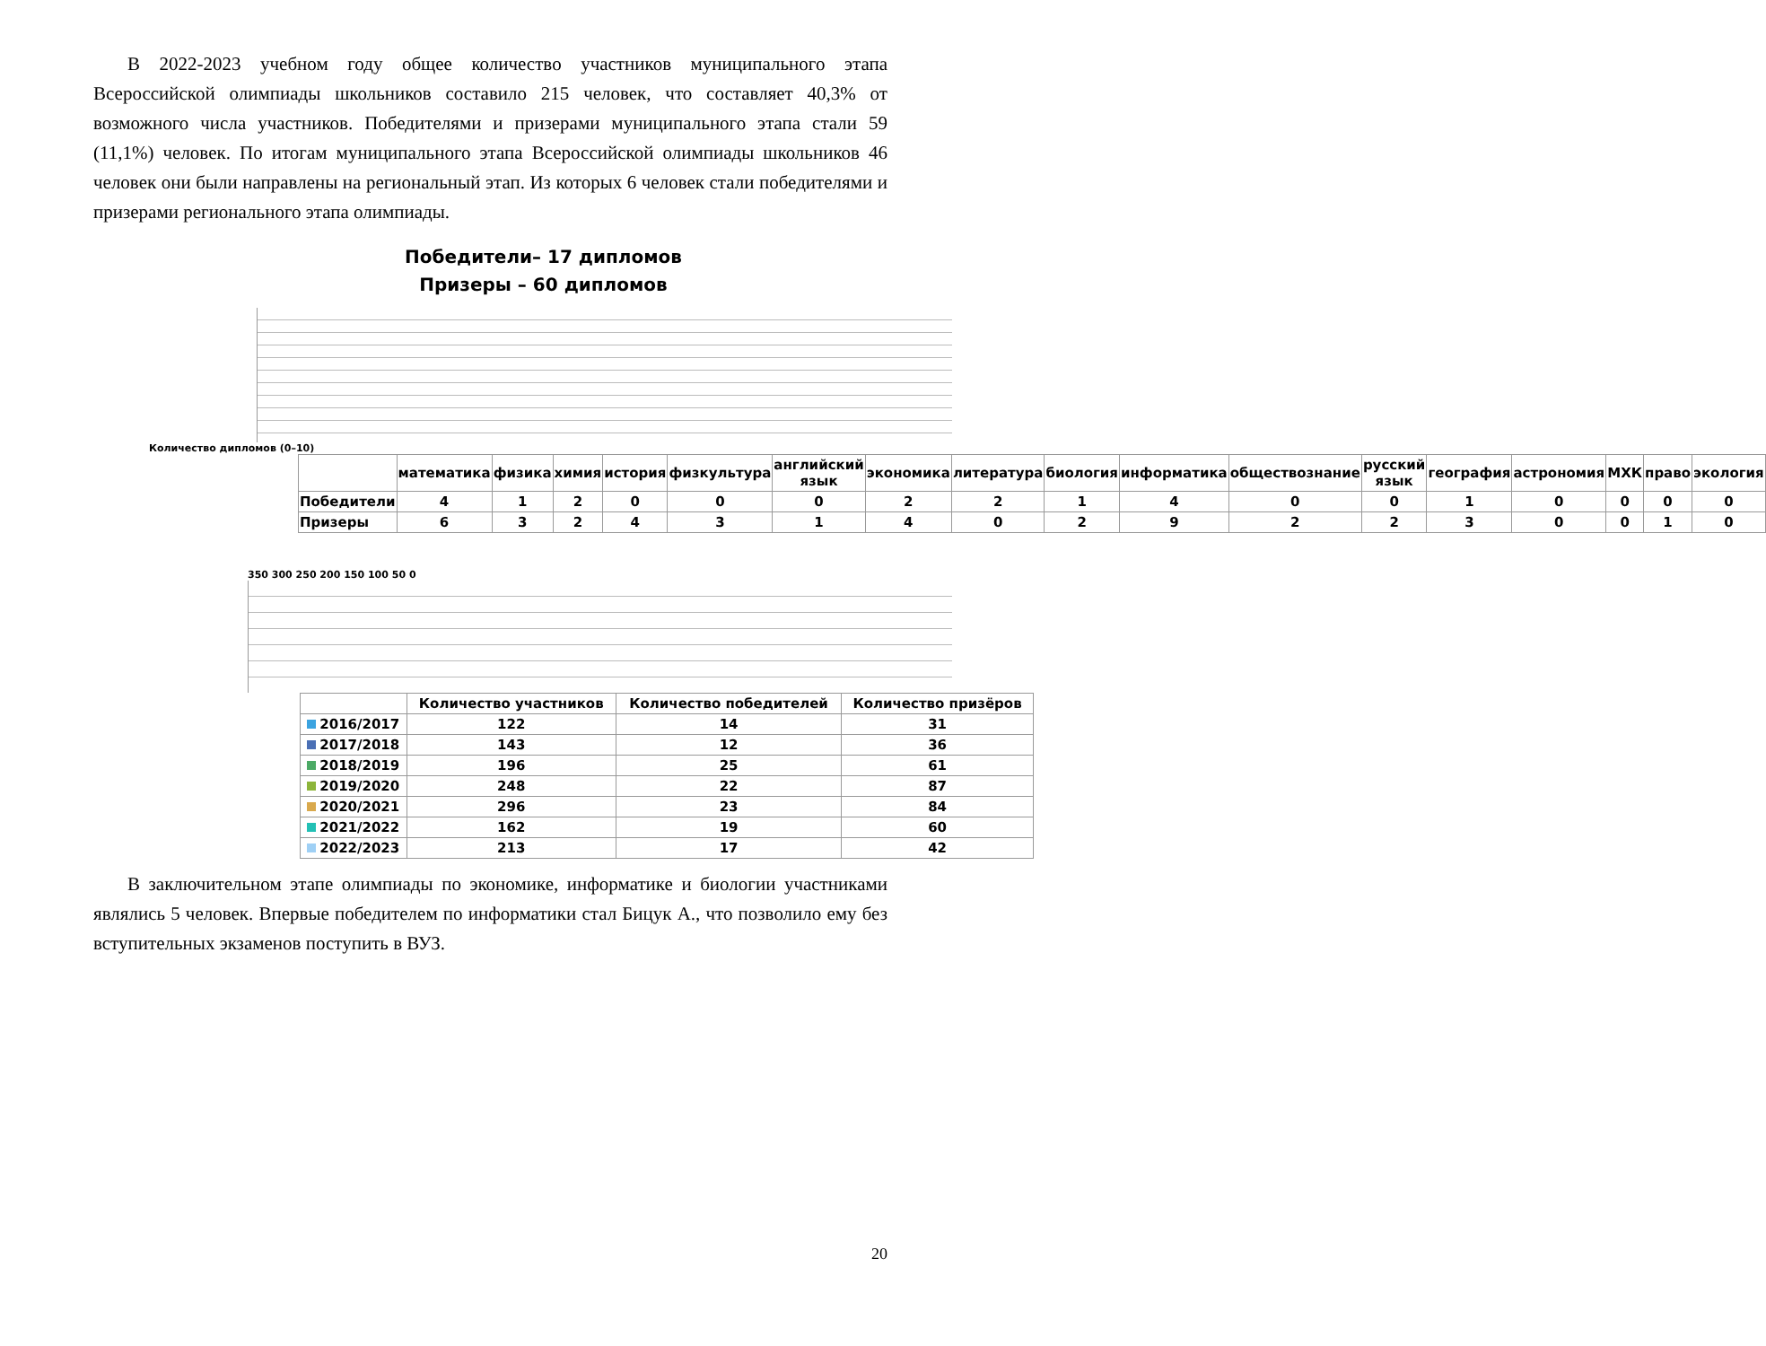В 2022-2023 учебном году общее количество участников муниципального этапа Всероссийской олимпиады школьников составило 215 человек, что составляет 40,3% от возможного числа участников. Победителями и призерами муниципального этапа стали 59 (11,1%) человек. По итогам муниципального этапа Всероссийской олимпиады школьников 46 человек они были направлены на региональный этап. Из которых 6 человек стали победителями и призерами регионального этапа олимпиады.
Победители– 17 дипломов
Призеры – 60 дипломов
Количество дипломов (0–10)
| | математика | физика | химия | история | физкультура | английский язык | экономика | литература | биология | информатика | обществознание | русский язык | география | астрономия | МХК | право | экология |
| --- | --- | --- | --- | --- | --- | --- | --- | --- | --- | --- | --- | --- | --- | --- | --- | --- | --- |
| Победители | 4 | 1 | 2 | 0 | 0 | 0 | 2 | 2 | 1 | 4 | 0 | 0 | 1 | 0 | 0 | 0 | 0 |
| Призеры | 6 | 3 | 2 | 4 | 3 | 1 | 4 | 0 | 2 | 9 | 2 | 2 | 3 | 0 | 0 | 1 | 0 |
350 300 250 200 150 100 50 0
| | Количество участников | Количество победителей | Количество призёров |
| --- | --- | --- | --- |
| 2016/2017 | 122 | 14 | 31 |
| 2017/2018 | 143 | 12 | 36 |
| 2018/2019 | 196 | 25 | 61 |
| 2019/2020 | 248 | 22 | 87 |
| 2020/2021 | 296 | 23 | 84 |
| 2021/2022 | 162 | 19 | 60 |
| 2022/2023 | 213 | 17 | 42 |
В заключительном этапе олимпиады по экономике, информатике и биологии участниками являлись 5 человек. Впервые победителем по информатики стал Бицук А., что позволило ему без вступительных экзаменов поступить в ВУЗ.
20